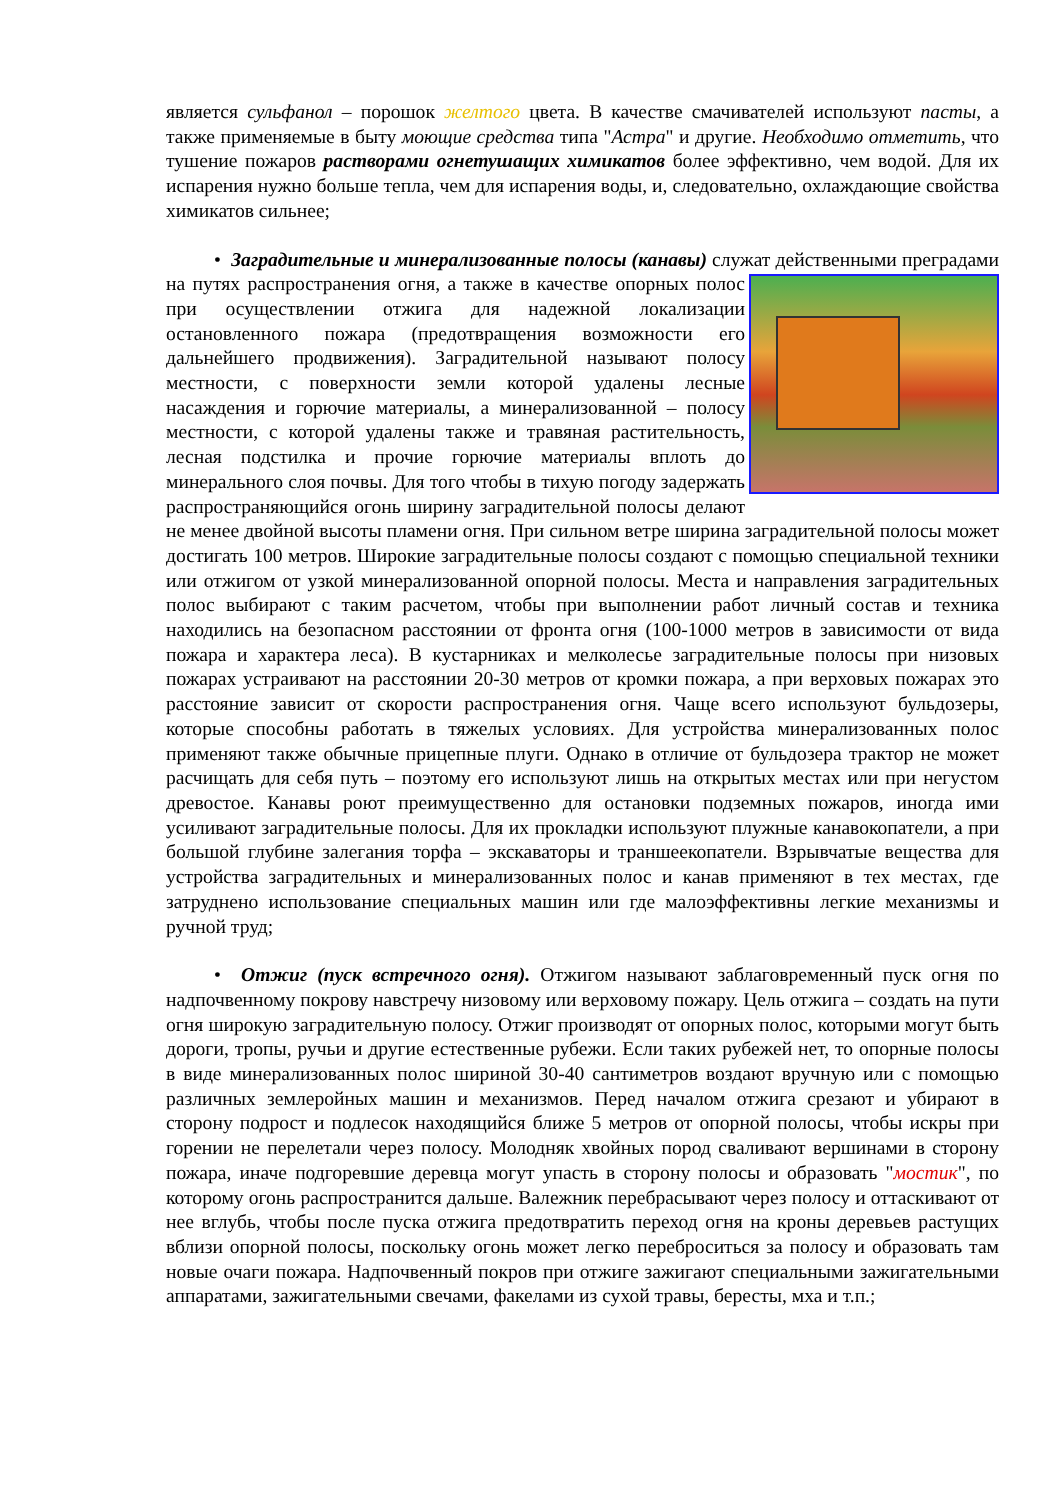является сульфанол – порошок желтого цвета. В качестве смачивателей используют пасты, а также применяемые в быту моющие средства типа "Астра" и другие. Необходимо отметить, что тушение пожаров растворами огнетушащих химикатов более эффективно, чем водой. Для их испарения нужно больше тепла, чем для испарения воды, и, следовательно, охлаждающие свойства химикатов сильнее;
• Заградительные и минерализованные полосы (канавы) служат действенными преградами на путях распространения огня, а также в качестве опорных полос при осуществлении отжига для надежной локализации остановленного пожара (предотвращения возможности его дальнейшего продвижения). Заградительной называют полосу местности, с поверхности земли которой удалены лесные насаждения и горючие материалы, а минерализованной – полосу местности, с которой удалены также и травяная растительность, лесная подстилка и прочие горючие материалы вплоть до минерального слоя почвы. Для того чтобы в тихую погоду задержать распространяющийся огонь ширину заградительной полосы делают не менее двойной высоты пламени огня. При сильном ветре ширина заградительной полосы может достигать 100 метров. Широкие заградительные полосы создают с помощью специальной техники или отжигом от узкой минерализованной опорной полосы. Места и направления заградительных полос выбирают с таким расчетом, чтобы при выполнении работ личный состав и техника находились на безопасном расстоянии от фронта огня (100-1000 метров в зависимости от вида пожара и характера леса). В кустарниках и мелколесье заградительные полосы при низовых пожарах устраивают на расстоянии 20-30 метров от кромки пожара, а при верховых пожарах это расстояние зависит от скорости распространения огня. Чаще всего используют бульдозеры, которые способны работать в тяжелых условиях. Для устройства минерализованных полос применяют также обычные прицепные плуги. Однако в отличие от бульдозера трактор не может расчищать для себя путь – поэтому его используют лишь на открытых местах или при негустом древостое. Канавы роют преимущественно для остановки подземных пожаров, иногда ими усиливают заградительные полосы. Для их прокладки используют плужные канавокопатели, а при большой глубине залегания торфа – экскаваторы и траншеекопатели. Взрывчатые вещества для устройства заградительных и минерализованных полос и канав применяют в тех местах, где затруднено использование специальных машин или где малоэффективны легкие механизмы и ручной труд;
• Отжиг (пуск встречного огня). Отжигом называют заблаговременный пуск огня по надпочвенному покрову навстречу низовому или верховому пожару. Цель отжига – создать на пути огня широкую заградительную полосу. Отжиг производят от опорных полос, которыми могут быть дороги, тропы, ручьи и другие естественные рубежи. Если таких рубежей нет, то опорные полосы в виде минерализованных полос шириной 30-40 сантиметров воздают вручную или с помощью различных землеройных машин и механизмов. Перед началом отжига срезают и убирают в сторону подрост и подлесок находящийся ближе 5 метров от опорной полосы, чтобы искры при горении не перелетали через полосу. Молодняк хвойных пород сваливают вершинами в сторону пожара, иначе подгоревшие деревца могут упасть в сторону полосы и образовать "мостик", по которому огонь распространится дальше. Валежник перебрасывают через полосу и оттаскивают от нее вглубь, чтобы после пуска отжига предотвратить переход огня на кроны деревьев растущих вблизи опорной полосы, поскольку огонь может легко переброситься за полосу и образовать там новые очаги пожара. Надпочвенный покров при отжиге зажигают специальными зажигательными аппаратами, зажигательными свечами, факелами из сухой травы, бересты, мха и т.п.;